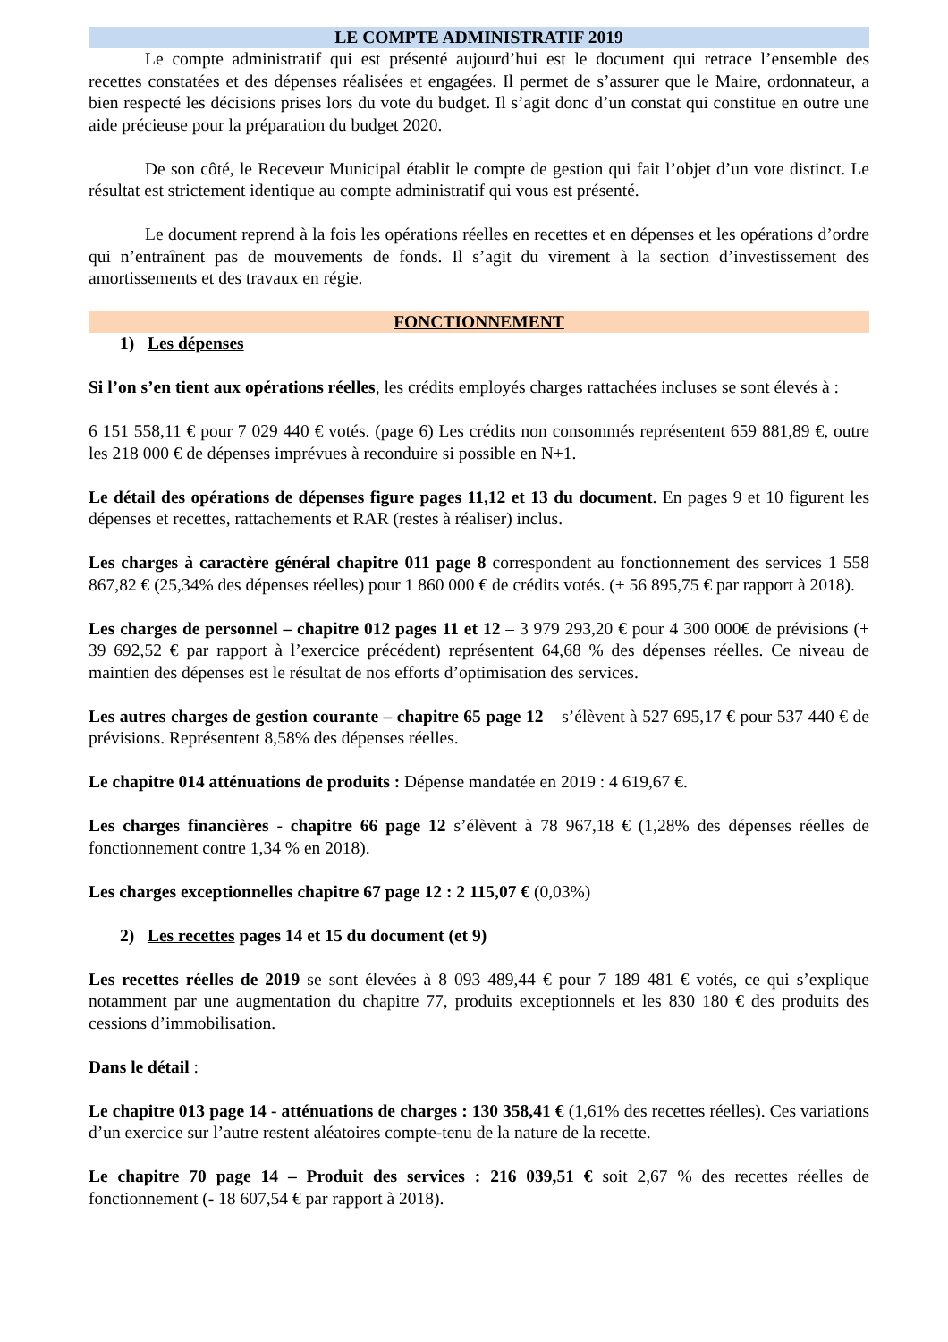LE COMPTE ADMINISTRATIF 2019
Le compte administratif qui est présenté aujourd’hui est le document qui retrace l’ensemble des recettes constatées et des dépenses réalisées et engagées. Il permet de s’assurer que le Maire, ordonnateur, a bien respecté les décisions prises lors du vote du budget. Il s’agit donc d’un constat qui constitue en outre une aide précieuse pour la préparation du budget 2020.
De son côté, le Receveur Municipal établit le compte de gestion qui fait l’objet d’un vote distinct. Le résultat est strictement identique au compte administratif qui vous est présenté.
Le document reprend à la fois les opérations réelles en recettes et en dépenses et les opérations d’ordre qui n’entraînent pas de mouvements de fonds. Il s’agit du virement à la section d’investissement des amortissements et des travaux en régie.
FONCTIONNEMENT
1) Les dépenses
Si l’on s’en tient aux opérations réelles, les crédits employés charges rattachées incluses se sont élevés à :
6 151 558,11 € pour 7 029 440 € votés. (page 6) Les crédits non consommés représentent 659 881,89 €, outre les 218 000 € de dépenses imprévues à reconduire si possible en N+1.
Le détail des opérations de dépenses figure pages 11,12 et 13 du document. En pages 9 et 10 figurent les dépenses et recettes, rattachements et RAR (restes à réaliser) inclus.
Les charges à caractère général chapitre 011 page 8 correspondent au fonctionnement des services 1 558 867,82 € (25,34% des dépenses réelles) pour 1 860 000 € de crédits votés. (+ 56 895,75 € par rapport à 2018).
Les charges de personnel – chapitre 012 pages 11 et 12 – 3 979 293,20 € pour 4 300 000€ de prévisions (+ 39 692,52 € par rapport à l’exercice précédent) représentent 64,68 % des dépenses réelles. Ce niveau de maintien des dépenses est le résultat de nos efforts d’optimisation des services.
Les autres charges de gestion courante – chapitre 65 page 12 – s’élèvent à 527 695,17 € pour 537 440 € de prévisions. Représentent 8,58% des dépenses réelles.
Le chapitre 014 atténuations de produits : Dépense mandatée en 2019 : 4 619,67 €.
Les charges financières - chapitre 66 page 12 s’élèvent à 78 967,18 € (1,28% des dépenses réelles de fonctionnement contre 1,34 % en 2018).
Les charges exceptionnelles chapitre 67 page 12 : 2 115,07 € (0,03%)
2) Les recettes pages 14 et 15 du document (et 9)
Les recettes réelles de 2019 se sont élevées à 8 093 489,44 € pour 7 189 481 € votés, ce qui s’explique notamment par une augmentation du chapitre 77, produits exceptionnels et les 830 180 € des produits des cessions d’immobilisation.
Dans le détail :
Le chapitre 013 page 14 - atténuations de charges : 130 358,41 € (1,61% des recettes réelles). Ces variations d’un exercice sur l’autre restent aléatoires compte-tenu de la nature de la recette.
Le chapitre 70 page 14 – Produit des services : 216 039,51 € soit 2,67 % des recettes réelles de fonctionnement (- 18 607,54 € par rapport à 2018).